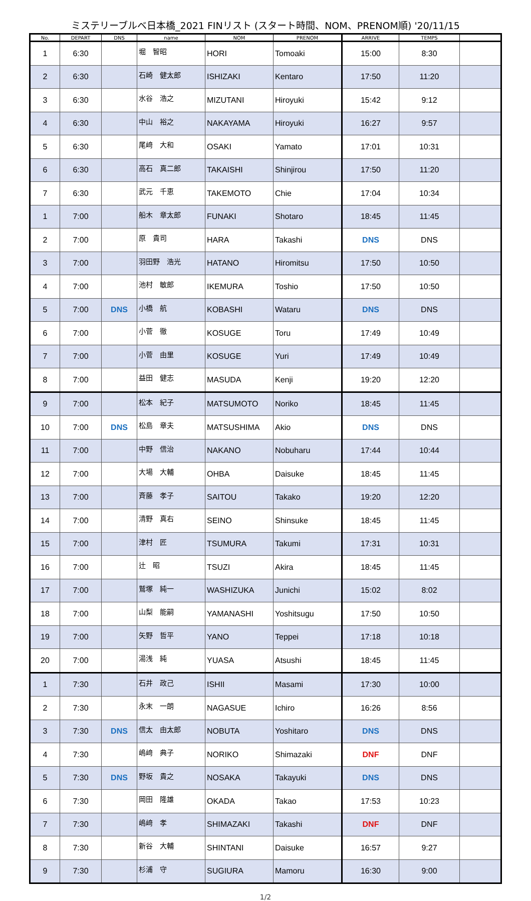ミステリーブルベ日本橋_2021 FINリスト (スタート時間、NOM、PRENOM順) '20/11/15
| No. | DEPART | DNS | name | NOM | PRENOM | ARRIVE | TEMPS | |
| --- | --- | --- | --- | --- | --- | --- | --- | --- |
| 1 | 6:30 | | 堀 智昭 | HORI | Tomoaki | 15:00 | 8:30 | |
| 2 | 6:30 | | 石崎 健太郎 | ISHIZAKI | Kentaro | 17:50 | 11:20 | |
| 3 | 6:30 | | 水谷 浩之 | MIZUTANI | Hiroyuki | 15:42 | 9:12 | |
| 4 | 6:30 | | 中山 裕之 | NAKAYAMA | Hiroyuki | 16:27 | 9:57 | |
| 5 | 6:30 | | 尾﨑 大和 | OSAKI | Yamato | 17:01 | 10:31 | |
| 6 | 6:30 | | 高石 真二郎 | TAKAISHI | Shinjirou | 17:50 | 11:20 | |
| 7 | 6:30 | | 武元 千恵 | TAKEMOTO | Chie | 17:04 | 10:34 | |
| 1 | 7:00 | | 船木 章太郎 | FUNAKI | Shotaro | 18:45 | 11:45 | |
| 2 | 7:00 | | 原 貴司 | HARA | Takashi | DNS | DNS | |
| 3 | 7:00 | | 羽田野 浩光 | HATANO | Hiromitsu | 17:50 | 10:50 | |
| 4 | 7:00 | | 池村 敏郎 | IKEMURA | Toshio | 17:50 | 10:50 | |
| 5 | 7:00 | DNS | 小橋 航 | KOBASHI | Wataru | DNS | DNS | |
| 6 | 7:00 | | 小菅 徹 | KOSUGE | Toru | 17:49 | 10:49 | |
| 7 | 7:00 | | 小菅 由里 | KOSUGE | Yuri | 17:49 | 10:49 | |
| 8 | 7:00 | | 益田 健志 | MASUDA | Kenji | 19:20 | 12:20 | |
| 9 | 7:00 | | 松本 紀子 | MATSUMOTO | Noriko | 18:45 | 11:45 | |
| 10 | 7:00 | DNS | 松島 章夫 | MATSUSHIMA | Akio | DNS | DNS | |
| 11 | 7:00 | | 中野 信治 | NAKANO | Nobuharu | 17:44 | 10:44 | |
| 12 | 7:00 | | 大場 大輔 | OHBA | Daisuke | 18:45 | 11:45 | |
| 13 | 7:00 | | 斉藤 孝子 | SAITOU | Takako | 19:20 | 12:20 | |
| 14 | 7:00 | | 清野 真右 | SEINO | Shinsuke | 18:45 | 11:45 | |
| 15 | 7:00 | | 津村 匠 | TSUMURA | Takumi | 17:31 | 10:31 | |
| 16 | 7:00 | | 辻 昭 | TSUZI | Akira | 18:45 | 11:45 | |
| 17 | 7:00 | | 鷲塚 純一 | WASHIZUKA | Junichi | 15:02 | 8:02 | |
| 18 | 7:00 | | 山梨 能嗣 | YAMANASHI | Yoshitsugu | 17:50 | 10:50 | |
| 19 | 7:00 | | 矢野 哲平 | YANO | Teppei | 17:18 | 10:18 | |
| 20 | 7:00 | | 湯浅 純 | YUASA | Atsushi | 18:45 | 11:45 | |
| 1 | 7:30 | | 石井 政己 | ISHII | Masami | 17:30 | 10:00 | |
| 2 | 7:30 | | 永末 一朗 | NAGASUE | Ichiro | 16:26 | 8:56 | |
| 3 | 7:30 | DNS | 信太 由太郎 | NOBUTA | Yoshitaro | DNS | DNS | |
| 4 | 7:30 | | 嶋﨑 典子 | NORIKO | Shimazaki | DNF | DNF | |
| 5 | 7:30 | DNS | 野坂 貴之 | NOSAKA | Takayuki | DNS | DNS | |
| 6 | 7:30 | | 岡田 隆雄 | OKADA | Takao | 17:53 | 10:23 | |
| 7 | 7:30 | | 嶋﨑 孝 | SHIMAZAKI | Takashi | DNF | DNF | |
| 8 | 7:30 | | 新谷 大輔 | SHINTANI | Daisuke | 16:57 | 9:27 | |
| 9 | 7:30 | | 杉浦 守 | SUGIURA | Mamoru | 16:30 | 9:00 | |
1/2